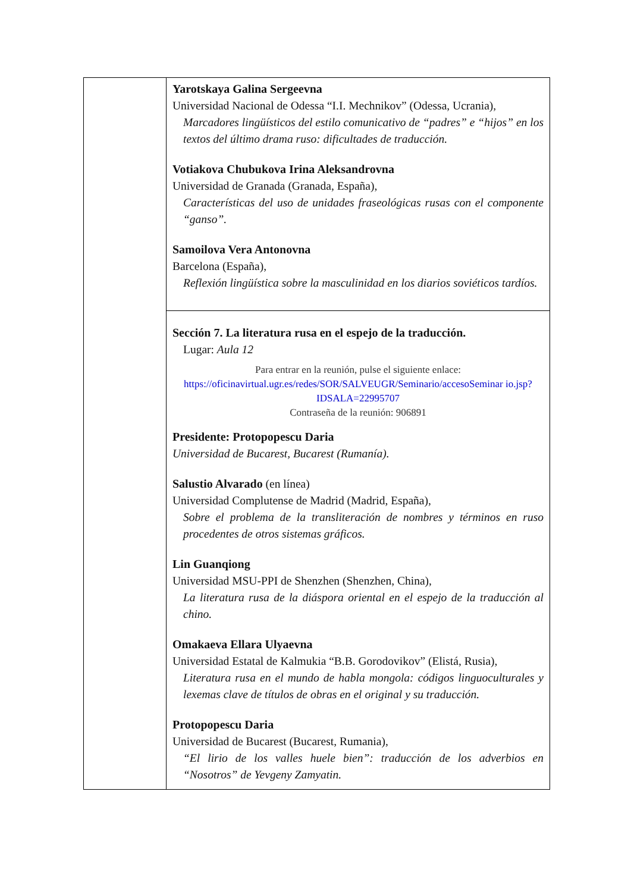| | Yarotskaya Galina Sergeevna Universidad Nacional de Odessa “I.I. Mechnikov” (Odessa, Ucrania), Marcadores lingüísticos del estilo comunicativo de “padres” e “hijos” en los textos del último drama ruso: dificultades de traducción. Votiakova Chubukova Irina Aleksandrovna Universidad de Granada (Granada, España), Características del uso de unidades fraseológicas rusas con el componente “ganso”. Samoilova Vera Antonovna Barcelona (España), Reflexión lingüística sobre la masculinidad en los diarios soviéticos tardíos. |
| | Sección 7. La literatura rusa en el espejo de la traducción. Lugar: Aula 12 Para entrar en la reunión, pulse el siguiente enlace: https://oficinavirtual.ugr.es/redes/SOR/SALVEUGR/Seminario/accesoSeminar io.jsp?IDSALA=22995707 Contraseña de la reunión: 906891 Presidente: Protopopescu Daria Universidad de Bucarest, Bucarest (Rumanía). Salustio Alvarado (en línea) Universidad Complutense de Madrid (Madrid, España), Sobre el problema de la transliteración de nombres y términos en ruso procedentes de otros sistemas gráficos. Lin Guanqiong Universidad MSU-PPI de Shenzhen (Shenzhen, China), La literatura rusa de la diáspora oriental en el espejo de la traducción al chino. Omakaeva Ellara Ulyaevna Universidad Estatal de Kalmukia “B.B. Gorodovikov” (Elistá, Rusia), Literatura rusa en el mundo de habla mongola: códigos linguoculturales y lexemas clave de títulos de obras en el original y su traducción. Protopopescu Daria Universidad de Bucarest (Bucarest, Rumania), “El lirio de los valles huele bien”: traducción de los adverbios en “Nosotros” de Yevgeny Zamyatin. |